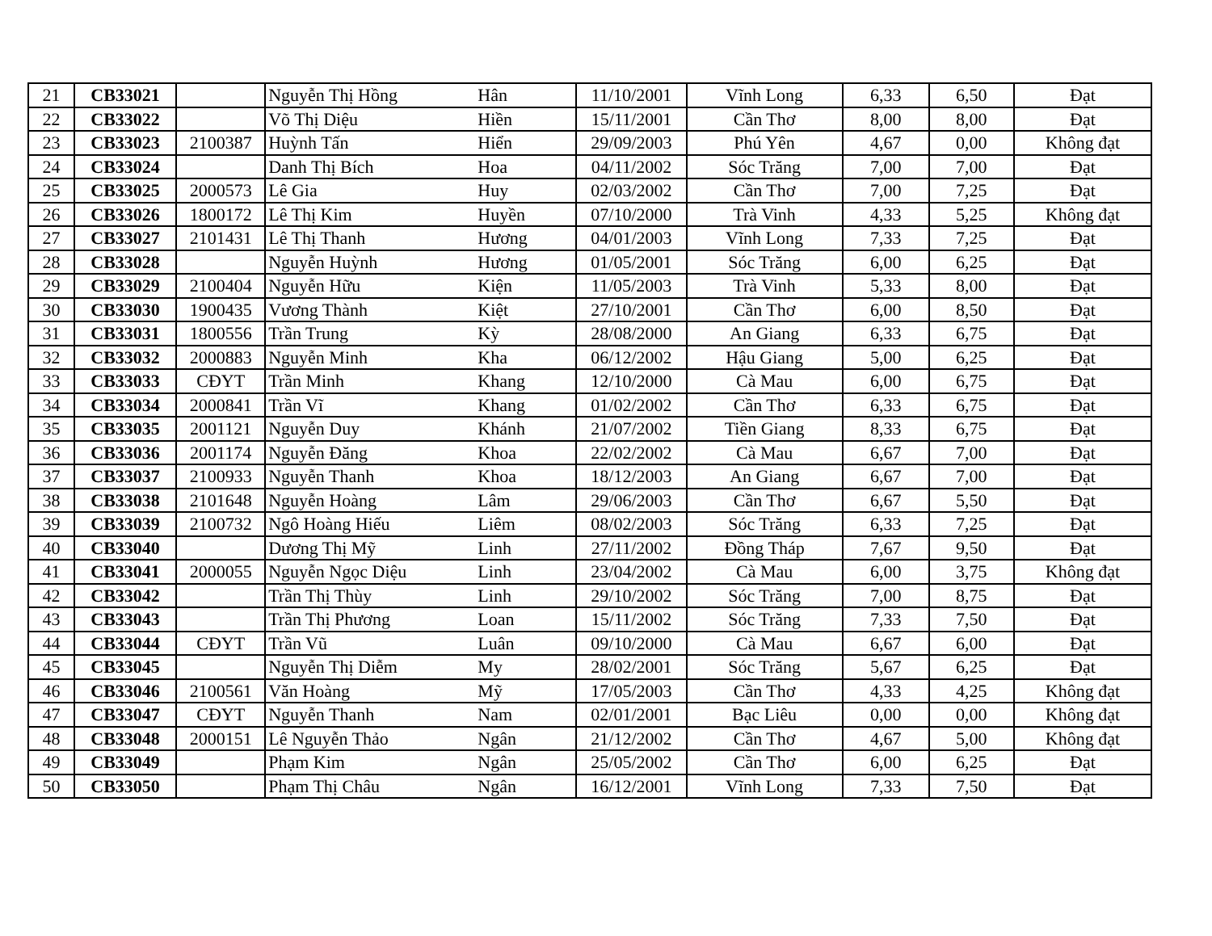| 21 | CB33021 | | Nguyễn Thị Hồng | Hân | 11/10/2001 | Vĩnh Long | 6,33 | 6,50 | Đạt |
| 22 | CB33022 | | Võ Thị Diệu | Hiền | 15/11/2001 | Cần Thơ | 8,00 | 8,00 | Đạt |
| 23 | CB33023 | 2100387 | Huỳnh Tấn | Hiển | 29/09/2003 | Phú Yên | 4,67 | 0,00 | Không đạt |
| 24 | CB33024 | | Danh Thị Bích | Hoa | 04/11/2002 | Sóc Trăng | 7,00 | 7,00 | Đạt |
| 25 | CB33025 | 2000573 | Lê Gia | Huy | 02/03/2002 | Cần Thơ | 7,00 | 7,25 | Đạt |
| 26 | CB33026 | 1800172 | Lê Thị Kim | Huyền | 07/10/2000 | Trà Vinh | 4,33 | 5,25 | Không đạt |
| 27 | CB33027 | 2101431 | Lê Thị Thanh | Hương | 04/01/2003 | Vĩnh Long | 7,33 | 7,25 | Đạt |
| 28 | CB33028 | | Nguyễn Huỳnh | Hương | 01/05/2001 | Sóc Trăng | 6,00 | 6,25 | Đạt |
| 29 | CB33029 | 2100404 | Nguyễn Hữu | Kiện | 11/05/2003 | Trà Vinh | 5,33 | 8,00 | Đạt |
| 30 | CB33030 | 1900435 | Vương Thành | Kiệt | 27/10/2001 | Cần Thơ | 6,00 | 8,50 | Đạt |
| 31 | CB33031 | 1800556 | Trần Trung | Kỳ | 28/08/2000 | An Giang | 6,33 | 6,75 | Đạt |
| 32 | CB33032 | 2000883 | Nguyễn Minh | Kha | 06/12/2002 | Hậu Giang | 5,00 | 6,25 | Đạt |
| 33 | CB33033 | CĐYT | Trần Minh | Khang | 12/10/2000 | Cà Mau | 6,00 | 6,75 | Đạt |
| 34 | CB33034 | 2000841 | Trần Vĩ | Khang | 01/02/2002 | Cần Thơ | 6,33 | 6,75 | Đạt |
| 35 | CB33035 | 2001121 | Nguyễn Duy | Khánh | 21/07/2002 | Tiền Giang | 8,33 | 6,75 | Đạt |
| 36 | CB33036 | 2001174 | Nguyễn Đăng | Khoa | 22/02/2002 | Cà Mau | 6,67 | 7,00 | Đạt |
| 37 | CB33037 | 2100933 | Nguyễn Thanh | Khoa | 18/12/2003 | An Giang | 6,67 | 7,00 | Đạt |
| 38 | CB33038 | 2101648 | Nguyễn Hoàng | Lâm | 29/06/2003 | Cần Thơ | 6,67 | 5,50 | Đạt |
| 39 | CB33039 | 2100732 | Ngô Hoàng Hiếu | Liêm | 08/02/2003 | Sóc Trăng | 6,33 | 7,25 | Đạt |
| 40 | CB33040 | | Dương Thị Mỹ | Linh | 27/11/2002 | Đồng Tháp | 7,67 | 9,50 | Đạt |
| 41 | CB33041 | 2000055 | Nguyễn Ngọc Diệu | Linh | 23/04/2002 | Cà Mau | 6,00 | 3,75 | Không đạt |
| 42 | CB33042 | | Trần Thị Thùy | Linh | 29/10/2002 | Sóc Trăng | 7,00 | 8,75 | Đạt |
| 43 | CB33043 | | Trần Thị Phương | Loan | 15/11/2002 | Sóc Trăng | 7,33 | 7,50 | Đạt |
| 44 | CB33044 | CĐYT | Trần Vũ | Luân | 09/10/2000 | Cà Mau | 6,67 | 6,00 | Đạt |
| 45 | CB33045 | | Nguyễn Thị Diễm | My | 28/02/2001 | Sóc Trăng | 5,67 | 6,25 | Đạt |
| 46 | CB33046 | 2100561 | Văn Hoàng | Mỹ | 17/05/2003 | Cần Thơ | 4,33 | 4,25 | Không đạt |
| 47 | CB33047 | CĐYT | Nguyễn Thanh | Nam | 02/01/2001 | Bạc Liêu | 0,00 | 0,00 | Không đạt |
| 48 | CB33048 | 2000151 | Lê Nguyễn Thảo | Ngân | 21/12/2002 | Cần Thơ | 4,67 | 5,00 | Không đạt |
| 49 | CB33049 | | Phạm Kim | Ngân | 25/05/2002 | Cần Thơ | 6,00 | 6,25 | Đạt |
| 50 | CB33050 | | Phạm Thị Châu | Ngân | 16/12/2001 | Vĩnh Long | 7,33 | 7,50 | Đạt |